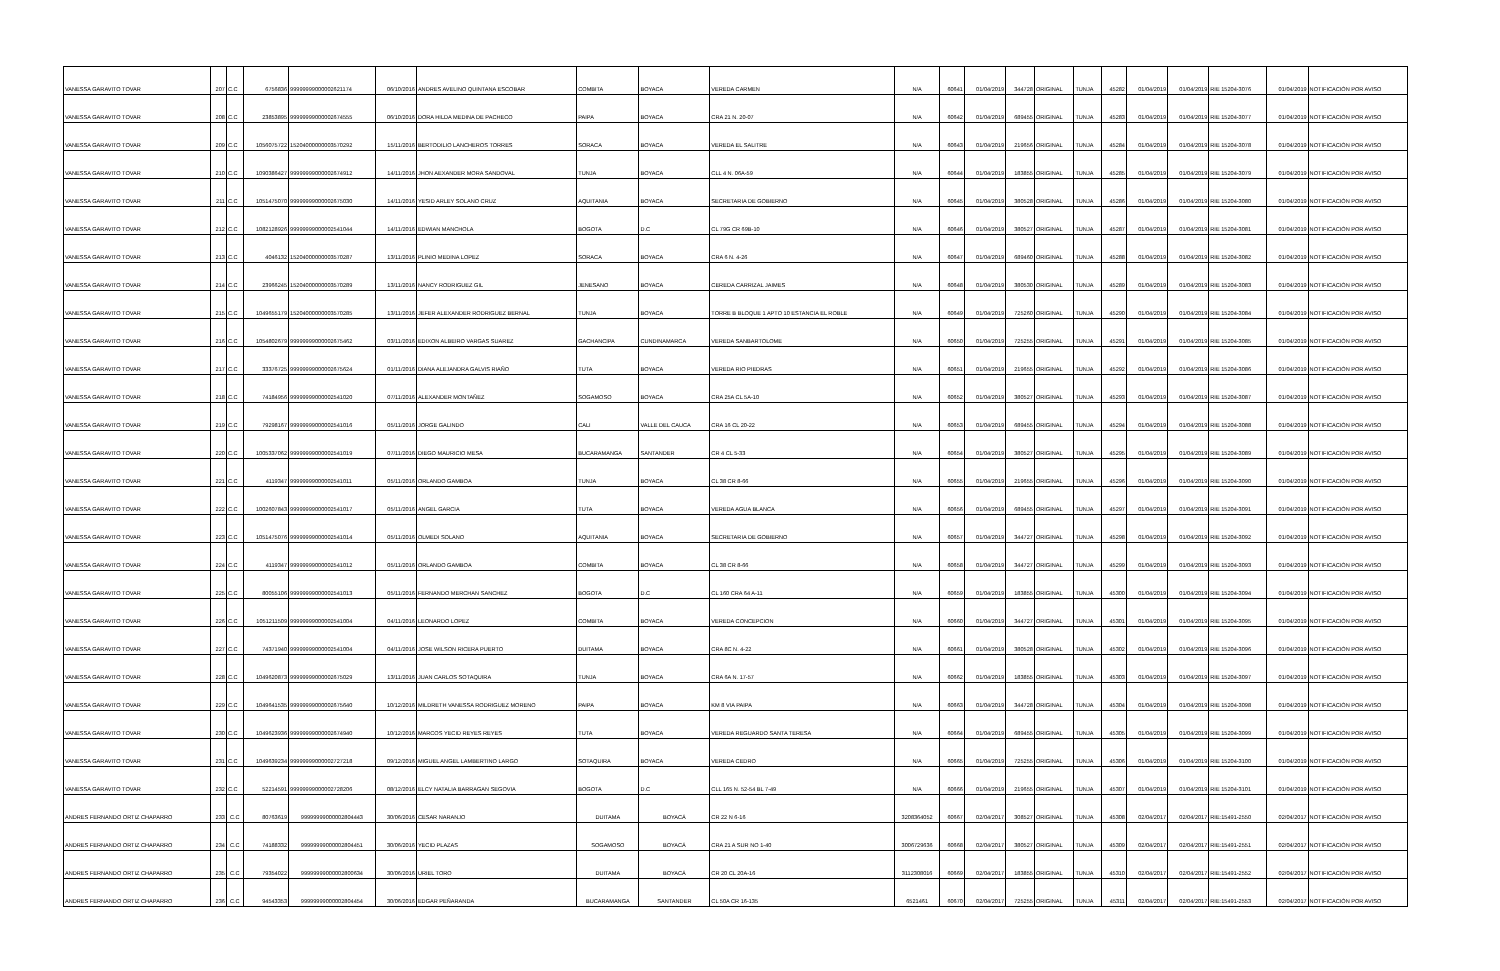| VANESSA GARAVITO TOVAR | 207 | C.C | 6756836 | 99999999000002621174 | 06/10/2016 | ANDRES AVELINO QUINTANA ESCOBAR | COMBITA | BOYACA | VEREDA CARMEN | N/A | 60641 | 01/04/2019 | 344728 | ORIGINAL | TUNJA | 45282 | 01/04/2019 | 01/04/2019 | RIE 15204-3076 | 01/04/2019 | NOTIFICACIÓN POR AVISO |
| VANESSA GARAVITO TOVAR | 208 | C.C | 23853895 | 99999999000002674555 | 06/10/2016 | DORA HILDA MEDINA DE PACHECO | PAIPA | BOYACA | CRA 21 N. 20-07 | N/A | 60642 | 01/04/2019 | 689455 | ORIGINAL | TUNJA | 45283 | 01/04/2019 | 01/04/2019 | RIE 15204-3077 | 01/04/2019 | NOTIFICACIÓN POR AVISO |
| VANESSA GARAVITO TOVAR | 209 | C.C | 1056075722 | 15204000000003570292 | 15/11/2016 | BERTODILIO LANCHEROS TORRES | SORACA | BOYACA | VEREDA EL SALITRE | N/A | 60643 | 01/04/2019 | 219656 | ORIGINAL | TUNJA | 45284 | 01/04/2019 | 01/04/2019 | RIE 15204-3078 | 01/04/2019 | NOTIFICACIÓN POR AVISO |
| VANESSA GARAVITO TOVAR | 210 | C.C | 1090386427 | 99999999000002674912 | 14/11/2016 | JHON AEXANDER MORA SANDOVAL | TUNJA | BOYACA | CLL 4 N. 06A-59 | N/A | 60644 | 01/04/2019 | 183855 | ORIGINAL | TUNJA | 45285 | 01/04/2019 | 01/04/2019 | RIE 15204-3079 | 01/04/2019 | NOTIFICACIÓN POR AVISO |
| VANESSA GARAVITO TOVAR | 211 | C.C | 1051475070 | 99999999000002675030 | 14/11/2016 | YESID ARLEY SOLANO CRUZ | AQUITANIA | BOYACA | SECRETARIA DE GOBIERNO | N/A | 60645 | 01/04/2019 | 380528 | ORIGINAL | TUNJA | 45286 | 01/04/2019 | 01/04/2019 | RIE 15204-3080 | 01/04/2019 | NOTIFICACIÓN POR AVISO |
| VANESSA GARAVITO TOVAR | 212 | C.C | 1082128926 | 99999999000002541044 | 14/11/2016 | EDWIAN MANCHOLA | BOGOTA | D.C | CL 79G CR 69B-10 | N/A | 60646 | 01/04/2019 | 380527 | ORIGINAL | TUNJA | 45287 | 01/04/2019 | 01/04/2019 | RIE 15204-3081 | 01/04/2019 | NOTIFICACIÓN POR AVISO |
| VANESSA GARAVITO TOVAR | 213 | C.C | 4046132 | 15204000000003570287 | 13/11/2016 | PLINIO MEDINA LOPEZ | SORACA | BOYACA | CRA 6 N. 4-26 | N/A | 60647 | 01/04/2019 | 689460 | ORIGINAL | TUNJA | 45288 | 01/04/2019 | 01/04/2019 | RIE 15204-3082 | 01/04/2019 | NOTIFICACIÓN POR AVISO |
| VANESSA GARAVITO TOVAR | 214 | C.C | 23966245 | 15204000000003570289 | 13/11/2016 | NANCY RODRIGUEZ GIL | JENESANO | BOYACA | CEREDA CARRIZAL JAIMES | N/A | 60648 | 01/04/2019 | 380530 | ORIGINAL | TUNJA | 45289 | 01/04/2019 | 01/04/2019 | RIE 15204-3083 | 01/04/2019 | NOTIFICACIÓN POR AVISO |
| VANESSA GARAVITO TOVAR | 215 | C.C | 1049655179 | 15204000000003570285 | 13/11/2016 | JEFER ALEXANDER RODRIGUEZ BERNAL | TUNJA | BOYACA | TORRE B BLOQUE 1 APTO 10 ESTANCIA EL ROBLE | N/A | 60649 | 01/04/2019 | 725260 | ORIGINAL | TUNJA | 45290 | 01/04/2019 | 01/04/2019 | RIE 15204-3084 | 01/04/2019 | NOTIFICACIÓN POR AVISO |
| VANESSA GARAVITO TOVAR | 216 | C.C | 1054802679 | 99999999000002675462 | 03/11/2016 | EDIXON ALBEIRO VARGAS SUAREZ | GACHANCIPA | CUNDINAMARCA | VEREDA SANBARTOLOME | N/A | 60650 | 01/04/2019 | 725255 | ORIGINAL | TUNJA | 45291 | 01/04/2019 | 01/04/2019 | RIE 15204-3085 | 01/04/2019 | NOTIFICACIÓN POR AVISO |
| VANESSA GARAVITO TOVAR | 217 | C.C | 33376725 | 99999999000002675624 | 01/11/2016 | DIANA ALEJANDRA GALVIS RIAÑO | TUTA | BOYACA | VEREDA RIO PIEDRAS | N/A | 60651 | 01/04/2019 | 219655 | ORIGINAL | TUNJA | 45292 | 01/04/2019 | 01/04/2019 | RIE 15204-3086 | 01/04/2019 | NOTIFICACIÓN POR AVISO |
| VANESSA GARAVITO TOVAR | 218 | C.C | 74184956 | 99999999000002541020 | 07/11/2016 | ALEXANDER MONTAÑEZ | SOGAMOSO | BOYACA | CRA 25A CL 5A-10 | N/A | 60652 | 01/04/2019 | 380527 | ORIGINAL | TUNJA | 45293 | 01/04/2019 | 01/04/2019 | RIE 15204-3087 | 01/04/2019 | NOTIFICACIÓN POR AVISO |
| VANESSA GARAVITO TOVAR | 219 | C.C | 79298167 | 99999999000002541016 | 05/11/2016 | JORGE GALINDO | CALI | VALLE DEL CAUCA | CRA 16 CL 20-22 | N/A | 60653 | 01/04/2019 | 689455 | ORIGINAL | TUNJA | 45294 | 01/04/2019 | 01/04/2019 | RIE 15204-3088 | 01/04/2019 | NOTIFICACIÓN POR AVISO |
| VANESSA GARAVITO TOVAR | 220 | C.C | 1005337062 | 99999999000002541019 | 07/11/2016 | DIEGO MAURICIO MESA | BUCARAMANGA | SANTANDER | CR 4 CL 5-33 | N/A | 60654 | 01/04/2019 | 380527 | ORIGINAL | TUNJA | 45295 | 01/04/2019 | 01/04/2019 | RIE 15204-3089 | 01/04/2019 | NOTIFICACIÓN POR AVISO |
| VANESSA GARAVITO TOVAR | 221 | C.C | 4119347 | 99999999000002541011 | 05/11/2016 | ORLANDO GAMBOA | TUNJA | BOYACA | CL 38 CR 8-66 | N/A | 60655 | 01/04/2019 | 219655 | ORIGINAL | TUNJA | 45296 | 01/04/2019 | 01/04/2019 | RIE 15204-3090 | 01/04/2019 | NOTIFICACIÓN POR AVISO |
| VANESSA GARAVITO TOVAR | 222 | C.C | 1002607843 | 99999999000002541017 | 05/11/2016 | ANGEL GARCIA | TUTA | BOYACA | VEREDA AGUA BLANCA | N/A | 60656 | 01/04/2019 | 689455 | ORIGINAL | TUNJA | 45297 | 01/04/2019 | 01/04/2019 | RIE 15204-3091 | 01/04/2019 | NOTIFICACIÓN POR AVISO |
| VANESSA GARAVITO TOVAR | 223 | C.C | 1051475076 | 99999999000002541014 | 05/11/2016 | OLMEDI SOLANO | AQUITANIA | BOYACA | SECRETARIA DE GOBIERNO | N/A | 60657 | 01/04/2019 | 344727 | ORIGINAL | TUNJA | 45298 | 01/04/2019 | 01/04/2019 | RIE 15204-3092 | 01/04/2019 | NOTIFICACIÓN POR AVISO |
| VANESSA GARAVITO TOVAR | 224 | C.C | 4119347 | 99999999000002541012 | 05/11/2016 | ORLANDO GAMBOA | COMBITA | BOYACA | CL 38 CR 8-66 | N/A | 60658 | 01/04/2019 | 344727 | ORIGINAL | TUNJA | 45299 | 01/04/2019 | 01/04/2019 | RIE 15204-3093 | 01/04/2019 | NOTIFICACIÓN POR AVISO |
| VANESSA GARAVITO TOVAR | 225 | C.C | 80055106 | 99999999000002541013 | 05/11/2016 | FERNANDO MERCHAN SANCHEZ | BOGOTA | D.C | CL 160 CRA 64 A-11 | N/A | 60659 | 01/04/2019 | 183855 | ORIGINAL | TUNJA | 45300 | 01/04/2019 | 01/04/2019 | RIE 15204-3094 | 01/04/2019 | NOTIFICACIÓN POR AVISO |
| VANESSA GARAVITO TOVAR | 226 | C.C | 1051211509 | 99999999000002541004 | 04/11/2016 | LEONARDO LOPEZ | COMBITA | BOYACA | VEREDA CONCEPCION | N/A | 60660 | 01/04/2019 | 344727 | ORIGINAL | TUNJA | 45301 | 01/04/2019 | 01/04/2019 | RIE 15204-3095 | 01/04/2019 | NOTIFICACIÓN POR AVISO |
| VANESSA GARAVITO TOVAR | 227 | C.C | 74371940 | 99999999000002541004 | 04/11/2016 | JOSE WILSON RICERA PUERTO | DUITAMA | BOYACA | CRA 8C N. 4-22 | N/A | 60661 | 01/04/2019 | 380528 | ORIGINAL | TUNJA | 45302 | 01/04/2019 | 01/04/2019 | RIE 15204-3096 | 01/04/2019 | NOTIFICACIÓN POR AVISO |
| VANESSA GARAVITO TOVAR | 228 | C.C | 1049620873 | 99999999000002675029 | 13/11/2016 | JUAN CARLOS SOTAQUIRA | TUNJA | BOYACA | CRA 6A N. 17-57 | N/A | 60662 | 01/04/2019 | 183855 | ORIGINAL | TUNJA | 45303 | 01/04/2019 | 01/04/2019 | RIE 15204-3097 | 01/04/2019 | NOTIFICACIÓN POR AVISO |
| VANESSA GARAVITO TOVAR | 229 | C.C | 1049641535 | 99999999000002675640 | 10/12/2016 | MILDRETH VANESSA RODRIGUEZ MORENO | PAIPA | BOYACA | KM 8 VIA PAIPA | N/A | 60663 | 01/04/2019 | 344728 | ORIGINAL | TUNJA | 45304 | 01/04/2019 | 01/04/2019 | RIE 15204-3098 | 01/04/2019 | NOTIFICACIÓN POR AVISO |
| VANESSA GARAVITO TOVAR | 230 | C.C | 1049623936 | 99999999000002674940 | 10/12/2016 | MARCOS YECID REYES REYES | TUTA | BOYACA | VEREDA REGUARDO SANTA TERESA | N/A | 60664 | 01/04/2019 | 689455 | ORIGINAL | TUNJA | 45305 | 01/04/2019 | 01/04/2019 | RIE 15204-3099 | 01/04/2019 | NOTIFICACIÓN POR AVISO |
| VANESSA GARAVITO TOVAR | 231 | C.C | 1049639234 | 99999999000002727218 | 09/12/2016 | MIGUEL ANGEL LAMBERTINO LARGO | SOTAQUIRA | BOYACA | VEREDA CEDRO | N/A | 60665 | 01/04/2019 | 725255 | ORIGINAL | TUNJA | 45306 | 01/04/2019 | 01/04/2019 | RIE 15204-3100 | 01/04/2019 | NOTIFICACIÓN POR AVISO |
| VANESSA GARAVITO TOVAR | 232 | C.C | 52214591 | 99999999000002728206 | 08/12/2016 | ELCY NATALIA BARRAGAN SEGOVIA | BOGOTA | D.C | CLL 165 N. 52-54 BL 7-49 | N/A | 60666 | 01/04/2019 | 219655 | ORIGINAL | TUNJA | 45307 | 01/04/2019 | 01/04/2019 | RIE 15204-3101 | 01/04/2019 | NOTIFICACIÓN POR AVISO |
| ANDRES FERNANDO ORTIZ CHAPARRO | 233 | C.C | 80763619 | 99999999000002804443 | 30/06/2016 | CESAR NARANJO | DUITAMA | BOYACÁ | CR 22 N 6-16 | 3208364052 | 60667 | 02/04/2017 | 308527 | ORIGINAL | TUNJA | 45308 | 02/04/2017 | 02/04/2017 | RIE:15491-2550 | 02/04/2017 | NOTIFICACIÓN POR AVISO |
| ANDRES FERNANDO ORTIZ CHAPARRO | 234 | C.C | 74188332 | 99999999000002804451 | 30/06/2016 | YECID PLAZAS | SOGAMOSO | BOYACÁ | CRA 21 A SUR NO 1-40 | 3006729636 | 60668 | 02/04/2017 | 380527 | ORIGINAL | TUNJA | 45309 | 02/04/2017 | 02/04/2017 | RIE:15491-2551 | 02/04/2017 | NOTIFICACIÓN POR AVISO |
| ANDRES FERNANDO ORTIZ CHAPARRO | 235 | C.C | 79354022 | 99999999000002800634 | 30/06/2016 | URIEL TORO | DUITAMA | BOYACÁ | CR 20 CL 20A-16 | 3112308016 | 60669 | 02/04/2017 | 183855 | ORIGINAL | TUNJA | 45310 | 02/04/2017 | 02/04/2017 | RIE:15491-2552 | 02/04/2017 | NOTIFICACIÓN POR AVISO |
| ANDRES FERNANDO ORTIZ CHAPARRO | 236 | C.C | 94543353 | 99999999000002804454 | 30/06/2016 | EDGAR PEÑARANDA | BUCARAMANGA | SANTANDER | CL 50A CR 16-135 | 6521461 | 60670 | 02/04/2017 | 725255 | ORIGINAL | TUNJA | 45311 | 02/04/2017 | 02/04/2017 | RIE:15491-2553 | 02/04/2017 | NOTIFICACIÓN POR AVISO |